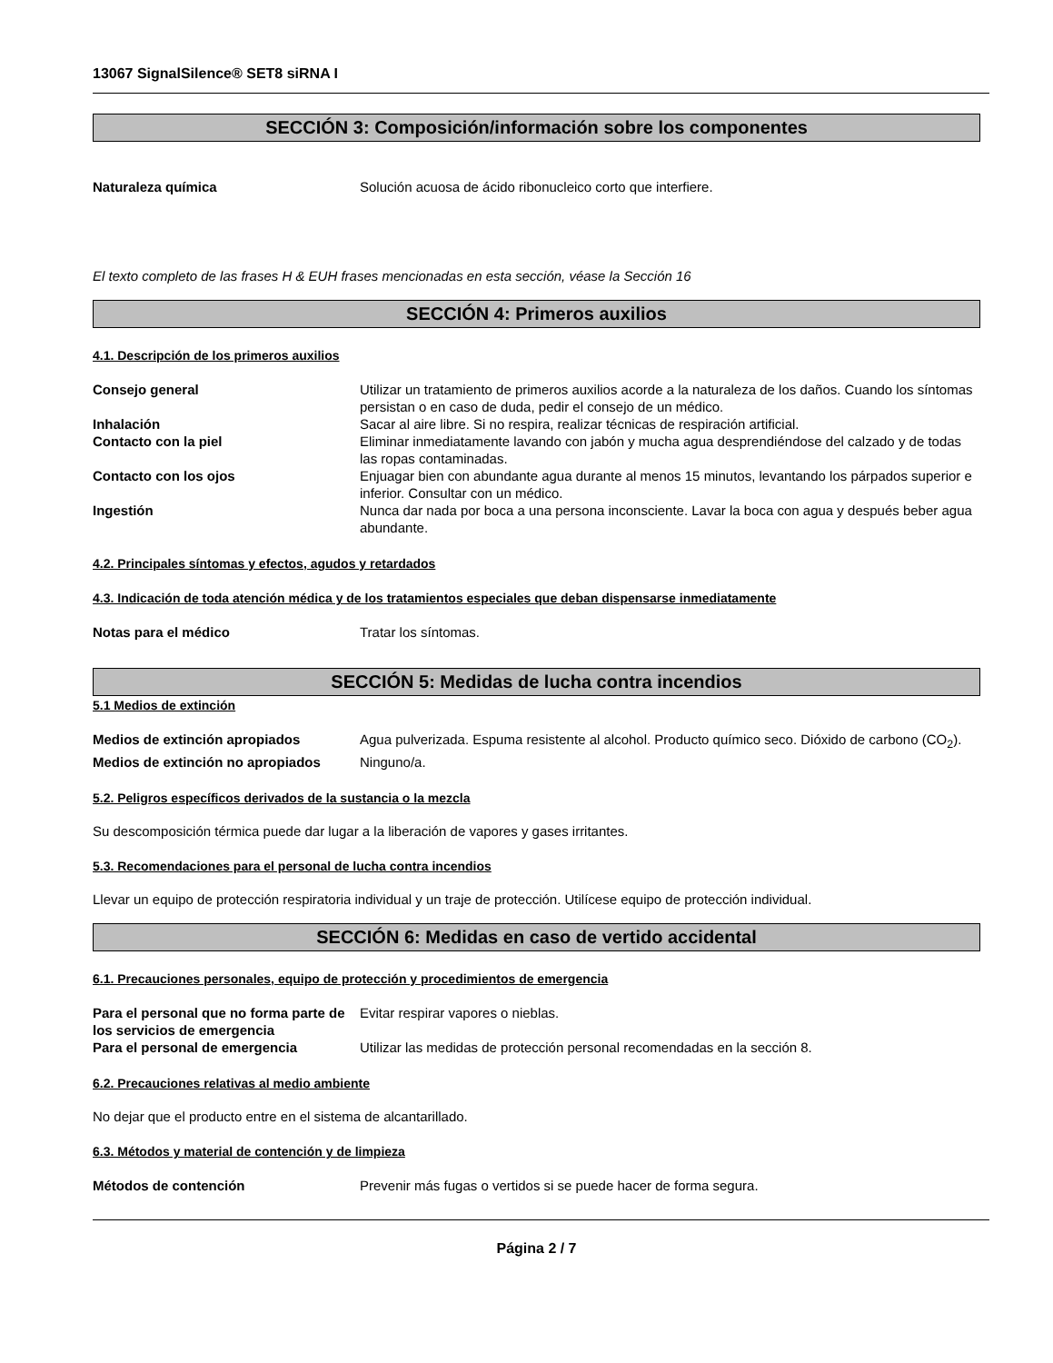13067 SignalSilence® SET8 siRNA I
SECCIÓN 3: Composición/información sobre los componentes
Naturaleza química Solución acuosa de ácido ribonucleico corto que interfiere.
El texto completo de las frases H & EUH frases mencionadas en esta sección, véase la Sección 16
SECCIÓN 4: Primeros auxilios
4.1. Descripción de los primeros auxilios
Consejo general Utilizar un tratamiento de primeros auxilios acorde a la naturaleza de los daños. Cuando los síntomas persistan o en caso de duda, pedir el consejo de un médico.
Inhalación Sacar al aire libre. Si no respira, realizar técnicas de respiración artificial.
Contacto con la piel Eliminar inmediatamente lavando con jabón y mucha agua desprendiéndose del calzado y de todas las ropas contaminadas.
Contacto con los ojos Enjuagar bien con abundante agua durante al menos 15 minutos, levantando los párpados superior e inferior. Consultar con un médico.
Ingestión Nunca dar nada por boca a una persona inconsciente. Lavar la boca con agua y después beber agua abundante.
4.2. Principales síntomas y efectos, agudos y retardados
4.3. Indicación de toda atención médica y de los tratamientos especiales que deban dispensarse inmediatamente
Notas para el médico Tratar los síntomas.
SECCIÓN 5: Medidas de lucha contra incendios
5.1 Medios de extinción
Medios de extinción apropiados Agua pulverizada. Espuma resistente al alcohol. Producto químico seco. Dióxido de carbono (CO<sub>2</sub>).
Medios de extinción no apropiados
Ninguno/a.
5.2. Peligros específicos derivados de la sustancia o la mezcla
Su descomposición térmica puede dar lugar a la liberación de vapores y gases irritantes.
5.3. Recomendaciones para el personal de lucha contra incendios
Llevar un equipo de protección respiratoria individual y un traje de protección. Utilícese equipo de protección individual.
SECCIÓN 6: Medidas en caso de vertido accidental
6.1. Precauciones personales, equipo de protección y procedimientos de emergencia
Para el personal que no forma parte de los servicios de emergencia
Evitar respirar vapores o nieblas.
Para el personal de emergencia Utilizar las medidas de protección personal recomendadas en la sección 8.
6.2. Precauciones relativas al medio ambiente
No dejar que el producto entre en el sistema de alcantarillado.
6.3. Métodos y material de contención y de limpieza
Métodos de contención Prevenir más fugas o vertidos si se puede hacer de forma segura.
Página 2 / 7